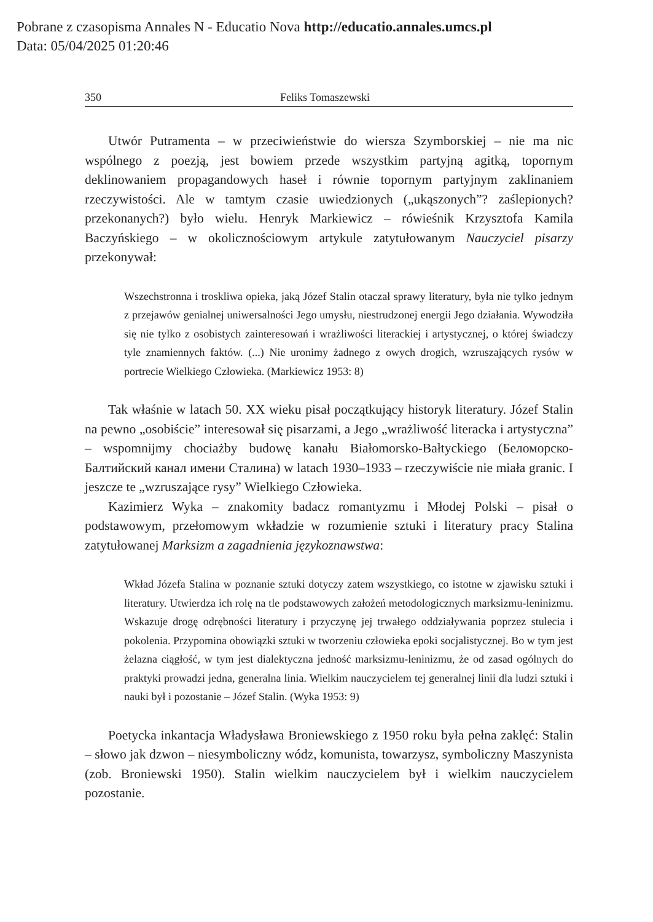Pobrane z czasopisma Annales N - Educatio Nova http://educatio.annales.umcs.pl
Data: 05/04/2025 01:20:46
350 Feliks Tomaszewski
Utwór Putramenta – w przeciwieństwie do wiersza Szymborskiej – nie ma nic wspólnego z poezją, jest bowiem przede wszystkim partyjną agitką, topornym deklinowaniem propagandowych haseł i równie topornym partyjnym zaklinaniem rzeczywistości. Ale w tamtym czasie uwiedzionych („ukąszonych”? zaślepionych? przekonanych?) było wielu. Henryk Markiewicz – rówieśnik Krzysztofa Kamila Baczyńskiego – w okolicznościowym artykule zatytułowanym Nauczyciel pisarzy przekonywał:
Wszechstronna i troskliwa opieka, jaką Józef Stalin otaczał sprawy literatury, była nie tylko jednym z przejawów genialnej uniwersalności Jego umysłu, niestrudzonej energii Jego działania. Wywodziła się nie tylko z osobistych zainteresowań i wrażliwości literackiej i artystycznej, o której świadczy tyle znamiennych faktów. (...) Nie uronimy żadnego z owych drogich, wzruszających rysów w portrecie Wielkiego Człowieka. (Markiewicz 1953: 8)
Tak właśnie w latach 50. XX wieku pisał początkujący historyk literatury. Józef Stalin na pewno „osobiście” interesował się pisarzami, a Jego „wrażliwość literacka i artystyczna” – wspomnijmy chociażby budowę kanału Białomorsko-Bałtyckiego (Беломорско-Балтийский канал имени Сталина) w latach 1930–1933 – rzeczywiście nie miała granic. I jeszcze te „wzruszające rysy” Wielkiego Człowieka.
Kazimierz Wyka – znakomity badacz romantyzmu i Młodej Polski – pisał o podstawowym, przełomowym wkładzie w rozumienie sztuki i literatury pracy Stalina zatytułowanej Marksizm a zagadnienia językoznawstwa:
Wkład Józefa Stalina w poznanie sztuki dotyczy zatem wszystkiego, co istotne w zjawisku sztuki i literatury. Utwierdza ich rolę na tle podstawowych założeń metodologicznych marksizmu-leninizmu. Wskazuje drogę odrębności literatury i przyczynę jej trwałego oddziaływania poprzez stulecia i pokolenia. Przypomina obowiązki sztuki w tworzeniu człowieka epoki socjalistycznej. Bo w tym jest żelazna ciągłość, w tym jest dialektyczna jedność marksizmu-leninizmu, że od zasad ogólnych do praktyki prowadzi jedna, generalna linia. Wielkim nauczycielem tej generalnej linii dla ludzi sztuki i nauki był i pozostanie – Józef Stalin. (Wyka 1953: 9)
Poetycka inkantacja Władysława Broniewskiego z 1950 roku była pełna zaklęć: Stalin – słowo jak dzwon – niesymboliczny wódz, komunista, towarzysz, symboliczny Maszynista (zob. Broniewski 1950). Stalin wielkim nauczycielem był i wielkim nauczycielem pozostanie.